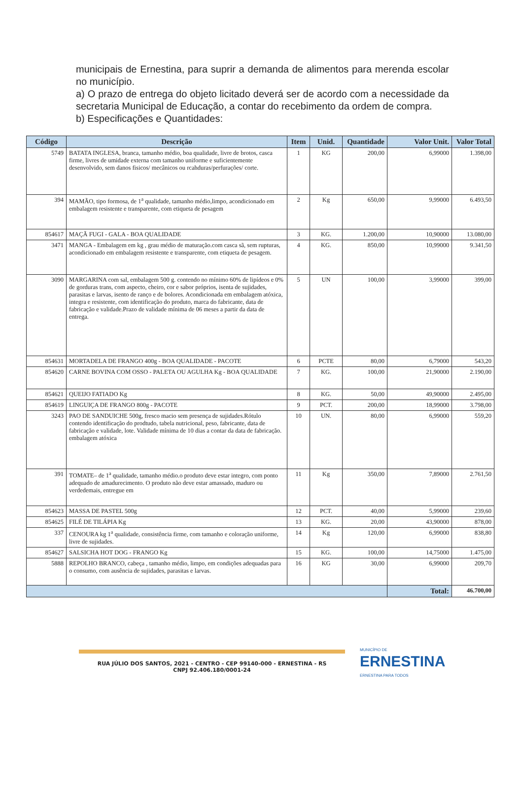municipais de Ernestina, para suprir a demanda de alimentos para merenda escolar no município.
a) O prazo de entrega do objeto licitado deverá ser de acordo com a necessidade da secretaria Municipal de Educação, a contar do recebimento da ordem de compra.
b) Especificações e Quantidades:
| Código | Descrição | Item | Unid. | Quantidade | Valor Unit. | Valor Total |
| --- | --- | --- | --- | --- | --- | --- |
| 5749 | BATATA INGLESA, branca, tamanho médio, boa qualidade, livre de brotos, casca firme, livres de umidade externa com tamanho uniforme e suficientemente desenvolvido, sem danos fisicos/ mecânicos ou rcahduras/perfurações/ corte. | 1 | KG | 200,00 | 6,99000 | 1.398,00 |
| 394 | MAMÃO, tipo formosa, de 1<sup>a</sup> qualidade, tamanho médio,limpo, acondicionado em embalagem resistente e transparente, com etiqueta de pesagem | 2 | Kg | 650,00 | 9,99000 | 6.493,50 |
| 854617 | MAÇÃ FUGI - GALA - BOA QUALIDADE | 3 | KG. | 1.200,00 | 10,90000 | 13.080,00 |
| 3471 | MANGA - Embalagem em kg , grau médio de maturação.com casca sã, sem rupturas, acondicionado em embalagem resistente e transparente, com etiqueta de pesagem. | 4 | KG. | 850,00 | 10,99000 | 9.341,50 |
| 3090 | MARGARINA com sal, embalagem 500 g. contendo no mínimo 60% de lipídeos e 0% de gorduras trans, com aspecto, cheiro, cor e sabor próprios, isenta de sujidades, parasitas e larvas, isento de ranço e de bolores. Acondicionada em embalagem atóxica, integra e resistente, com identificação do produto, marca do fabricante, data de fabricação e validade.Prazo de validade mínima de 06 meses a partir da data de entrega. | 5 | UN | 100,00 | 3,99000 | 399,00 |
| 854631 | MORTADELA DE FRANGO 400g - BOA QUALIDADE - PACOTE | 6 | PCTE | 80,00 | 6,79000 | 543,20 |
| 854620 | CARNE BOVINA COM OSSO - PALETA OU AGULHA Kg - BOA QUALIDADE | 7 | KG. | 100,00 | 21,90000 | 2.190,00 |
| 854621 | QUEIJO FATIADO Kg | 8 | KG. | 50,00 | 49,90000 | 2.495,00 |
| 854619 | LINGUIÇA DE FRANGO 800g - PACOTE | 9 | PCT. | 200,00 | 18,99000 | 3.798,00 |
| 3243 | PAO DE SANDUICHE 500g, fresco macio sem presença de sujidades.Rótulo contendo identificação do prodtudo, tabela nutricional, peso, fabricante, data de fabricação e validade, lote. Validade mínima de 10 dias a contar da data de fabricação. embalagem atóxica | 10 | UN. | 80,00 | 6,99000 | 559,20 |
| 391 | TOMATE– de 1<sup>a</sup> qualidade, tamanho médio.o produto deve estar integro, com ponto adequado de amadurecimento. O produto não deve estar amassado, maduro ou verdedemais, entregue em | 11 | Kg | 350,00 | 7,89000 | 2.761,50 |
| 854623 | MASSA DE PASTEL 500g | 12 | PCT. | 40,00 | 5,99000 | 239,60 |
| 854625 | FILÉ DE TILÁPIA Kg | 13 | KG. | 20,00 | 43,90000 | 878,00 |
| 337 | CENOURA kg 1<sup>a</sup> qualidade, consistência firme, com tamanho e coloração uniforme, livre de sujidades. | 14 | Kg | 120,00 | 6,99000 | 838,80 |
| 854627 | SALSICHA HOT DOG - FRANGO Kg | 15 | KG. | 100,00 | 14,75000 | 1.475,00 |
| 5888 | REPOLHO BRANCO, cabeça , tamanho médio, limpo, em condições adequadas para o consumo, com ausência de sujidades, parasitas e larvas. | 16 | KG | 30,00 | 6,99000 | 209,70 |
| | | | | | Total: | 46.700,00 |
RUA JÚLIO DOS SANTOS, 2021 - CENTRO - CEP 99140-000 - ERNESTINA - RS
CNPJ 92.406.180/0001-24
MUNICÍPIO DE
ERNESTINA
ERNESTINA PARA TODOS